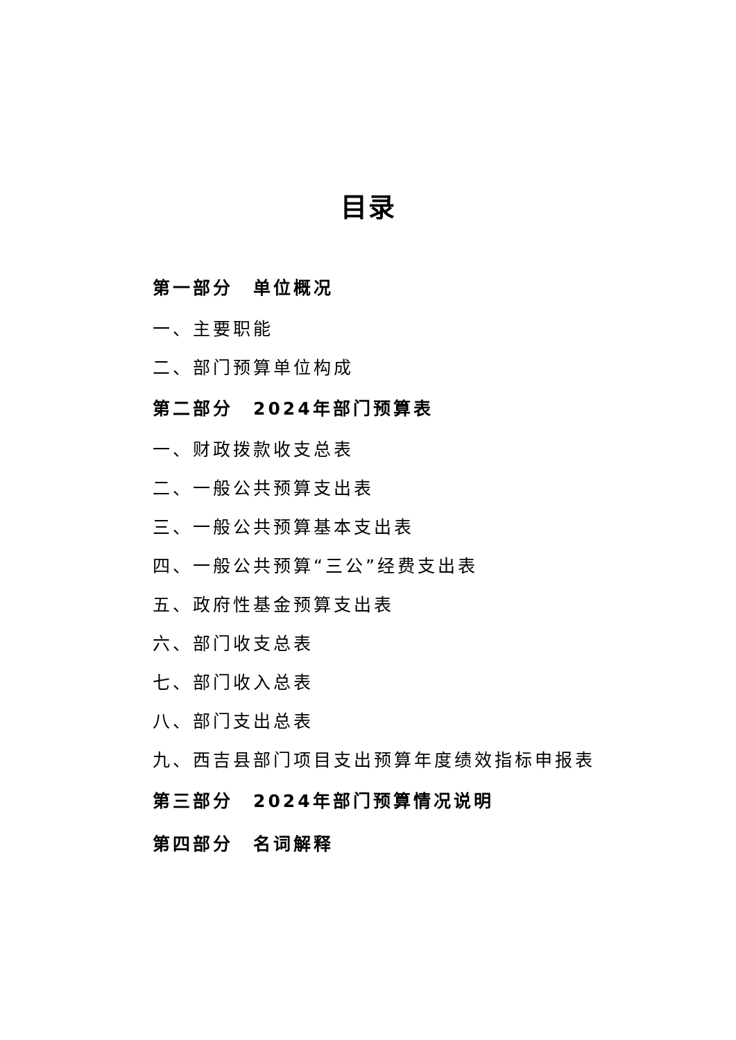目录
第一部分　单位概况
一、主要职能
二、部门预算单位构成
第二部分　2024年部门预算表
一、财政拨款收支总表
二、一般公共预算支出表
三、一般公共预算基本支出表
四、一般公共预算“三公”经费支出表
五、政府性基金预算支出表
六、部门收支总表
七、部门收入总表
八、部门支出总表
九、西吉县部门项目支出预算年度绩效指标申报表
第三部分　2024年部门预算情况说明
第四部分　名词解释